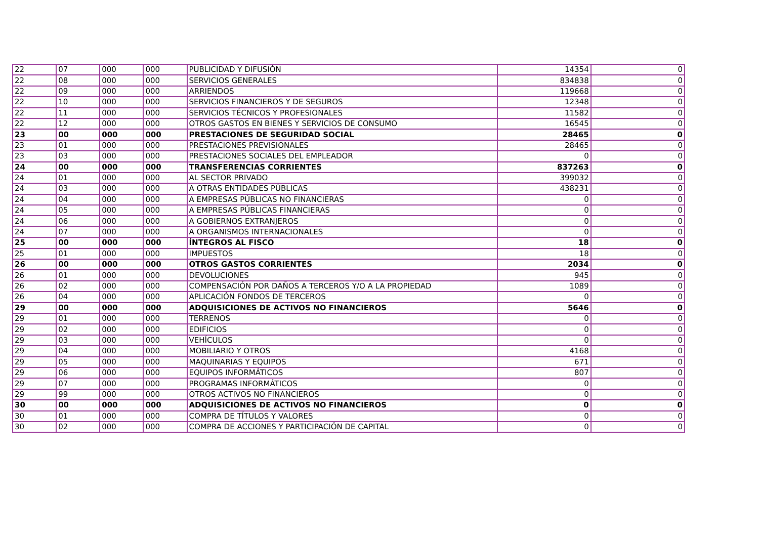| 22 | 07 | 000 | 000 | PUBLICIDAD Y DIFUSIÓN | 14354 | 0 |
| 22 | 08 | 000 | 000 | SERVICIOS GENERALES | 834838 | 0 |
| 22 | 09 | 000 | 000 | ARRIENDOS | 119668 | 0 |
| 22 | 10 | 000 | 000 | SERVICIOS FINANCIEROS Y DE SEGUROS | 12348 | 0 |
| 22 | 11 | 000 | 000 | SERVICIOS TÉCNICOS Y PROFESIONALES | 11582 | 0 |
| 22 | 12 | 000 | 000 | OTROS GASTOS EN BIENES Y SERVICIOS DE CONSUMO | 16545 | 0 |
| 23 | 00 | 000 | 000 | PRESTACIONES DE SEGURIDAD SOCIAL | 28465 | 0 |
| 23 | 01 | 000 | 000 | PRESTACIONES PREVISIONALES | 28465 | 0 |
| 23 | 03 | 000 | 000 | PRESTACIONES SOCIALES DEL EMPLEADOR | 0 | 0 |
| 24 | 00 | 000 | 000 | TRANSFERENCIAS CORRIENTES | 837263 | 0 |
| 24 | 01 | 000 | 000 | AL SECTOR PRIVADO | 399032 | 0 |
| 24 | 03 | 000 | 000 | A OTRAS ENTIDADES PÚBLICAS | 438231 | 0 |
| 24 | 04 | 000 | 000 | A EMPRESAS PÚBLICAS NO FINANCIERAS | 0 | 0 |
| 24 | 05 | 000 | 000 | A EMPRESAS PÚBLICAS FINANCIERAS | 0 | 0 |
| 24 | 06 | 000 | 000 | A GOBIERNOS EXTRANJEROS | 0 | 0 |
| 24 | 07 | 000 | 000 | A ORGANISMOS INTERNACIONALES | 0 | 0 |
| 25 | 00 | 000 | 000 | ÍNTEGROS AL FISCO | 18 | 0 |
| 25 | 01 | 000 | 000 | IMPUESTOS | 18 | 0 |
| 26 | 00 | 000 | 000 | OTROS GASTOS CORRIENTES | 2034 | 0 |
| 26 | 01 | 000 | 000 | DEVOLUCIONES | 945 | 0 |
| 26 | 02 | 000 | 000 | COMPENSACIÓN POR DAÑOS A TERCEROS Y/O A LA PROPIEDAD | 1089 | 0 |
| 26 | 04 | 000 | 000 | APLICACIÓN FONDOS DE TERCEROS | 0 | 0 |
| 29 | 00 | 000 | 000 | ADQUISICIONES DE ACTIVOS NO FINANCIEROS | 5646 | 0 |
| 29 | 01 | 000 | 000 | TERRENOS | 0 | 0 |
| 29 | 02 | 000 | 000 | EDIFICIOS | 0 | 0 |
| 29 | 03 | 000 | 000 | VEHÍCULOS | 0 | 0 |
| 29 | 04 | 000 | 000 | MOBILIARIO Y OTROS | 4168 | 0 |
| 29 | 05 | 000 | 000 | MAQUINARIAS Y EQUIPOS | 671 | 0 |
| 29 | 06 | 000 | 000 | EQUIPOS INFORMÁTICOS | 807 | 0 |
| 29 | 07 | 000 | 000 | PROGRAMAS INFORMÁTICOS | 0 | 0 |
| 29 | 99 | 000 | 000 | OTROS ACTIVOS NO FINANCIEROS | 0 | 0 |
| 30 | 00 | 000 | 000 | ADQUISICIONES DE ACTIVOS NO FINANCIEROS | 0 | 0 |
| 30 | 01 | 000 | 000 | COMPRA DE TÍTULOS Y VALORES | 0 | 0 |
| 30 | 02 | 000 | 000 | COMPRA DE ACCIONES Y PARTICIPACIÓN DE CAPITAL | 0 | 0 |